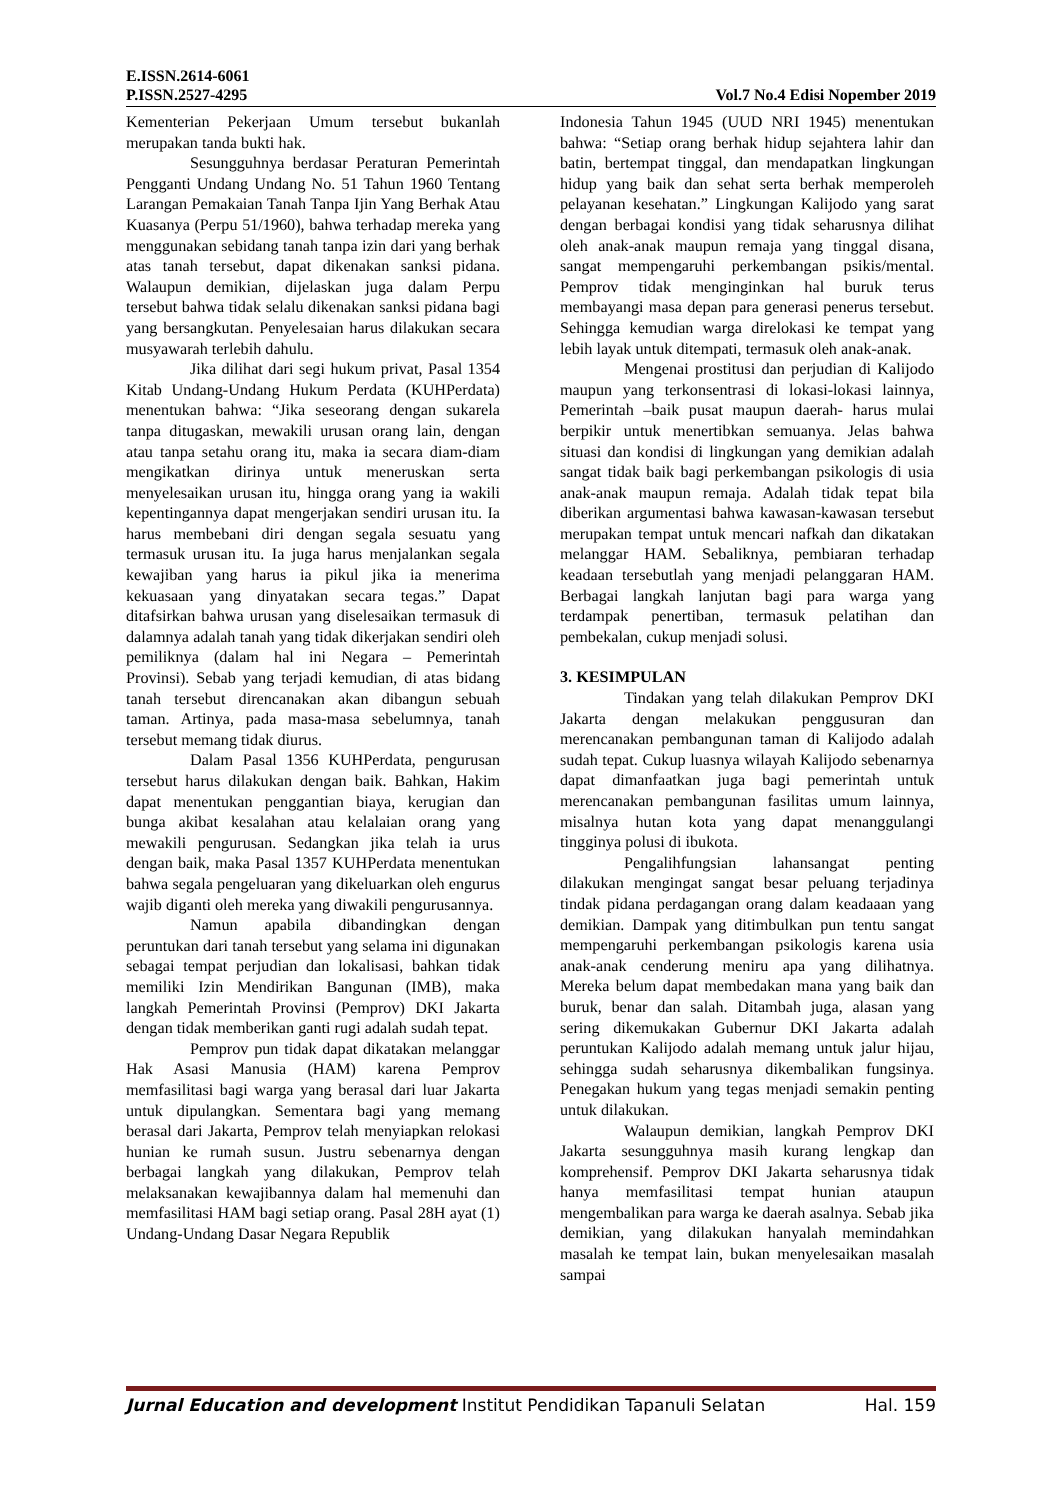E.ISSN.2614-6061
P.ISSN.2527-4295 Vol.7 No.4 Edisi Nopember 2019
Kementerian Pekerjaan Umum tersebut bukanlah merupakan tanda bukti hak.
Sesungguhnya berdasar Peraturan Pemerintah Pengganti Undang Undang No. 51 Tahun 1960 Tentang Larangan Pemakaian Tanah Tanpa Ijin Yang Berhak Atau Kuasanya (Perpu 51/1960), bahwa terhadap mereka yang menggunakan sebidang tanah tanpa izin dari yang berhak atas tanah tersebut, dapat dikenakan sanksi pidana. Walaupun demikian, dijelaskan juga dalam Perpu tersebut bahwa tidak selalu dikenakan sanksi pidana bagi yang bersangkutan. Penyelesaian harus dilakukan secara musyawarah terlebih dahulu.
Jika dilihat dari segi hukum privat, Pasal 1354 Kitab Undang-Undang Hukum Perdata (KUHPerdata) menentukan bahwa: “Jika seseorang dengan sukarela tanpa ditugaskan, mewakili urusan orang lain, dengan atau tanpa setahu orang itu, maka ia secara diam-diam mengikatkan dirinya untuk meneruskan serta menyelesaikan urusan itu, hingga orang yang ia wakili kepentingannya dapat mengerjakan sendiri urusan itu. Ia harus membebani diri dengan segala sesuatu yang termasuk urusan itu. Ia juga harus menjalankan segala kewajiban yang harus ia pikul jika ia menerima kekuasaan yang dinyatakan secara tegas.” Dapat ditafsirkan bahwa urusan yang diselesaikan termasuk di dalamnya adalah tanah yang tidak dikerjakan sendiri oleh pemiliknya (dalam hal ini Negara – Pemerintah Provinsi). Sebab yang terjadi kemudian, di atas bidang tanah tersebut direncanakan akan dibangun sebuah taman. Artinya, pada masa-masa sebelumnya, tanah tersebut memang tidak diurus.
Dalam Pasal 1356 KUHPerdata, pengurusan tersebut harus dilakukan dengan baik. Bahkan, Hakim dapat menentukan penggantian biaya, kerugian dan bunga akibat kesalahan atau kelalaian orang yang mewakili pengurusan. Sedangkan jika telah ia urus dengan baik, maka Pasal 1357 KUHPerdata menentukan bahwa segala pengeluaran yang dikeluarkan oleh engurus wajib diganti oleh mereka yang diwakili pengurusannya.
Namun apabila dibandingkan dengan peruntukan dari tanah tersebut yang selama ini digunakan sebagai tempat perjudian dan lokalisasi, bahkan tidak memiliki Izin Mendirikan Bangunan (IMB), maka langkah Pemerintah Provinsi (Pemprov) DKI Jakarta dengan tidak memberikan ganti rugi adalah sudah tepat.
Pemprov pun tidak dapat dikatakan melanggar Hak Asasi Manusia (HAM) karena Pemprov memfasilitasi bagi warga yang berasal dari luar Jakarta untuk dipulangkan. Sementara bagi yang memang berasal dari Jakarta, Pemprov telah menyiapkan relokasi hunian ke rumah susun. Justru sebenarnya dengan berbagai langkah yang dilakukan, Pemprov telah melaksanakan kewajibannya dalam hal memenuhi dan memfasilitasi HAM bagi setiap orang. Pasal 28H ayat (1) Undang-Undang Dasar Negara Republik
Indonesia Tahun 1945 (UUD NRI 1945) menentukan bahwa: “Setiap orang berhak hidup sejahtera lahir dan batin, bertempat tinggal, dan mendapatkan lingkungan hidup yang baik dan sehat serta berhak memperoleh pelayanan kesehatan.” Lingkungan Kalijodo yang sarat dengan berbagai kondisi yang tidak seharusnya dilihat oleh anak-anak maupun remaja yang tinggal disana, sangat mempengaruhi perkembangan psikis/mental. Pemprov tidak menginginkan hal buruk terus membayangi masa depan para generasi penerus tersebut. Sehingga kemudian warga direlokasi ke tempat yang lebih layak untuk ditempati, termasuk oleh anak-anak.
Mengenai prostitusi dan perjudian di Kalijodo maupun yang terkonsentrasi di lokasi-lokasi lainnya, Pemerintah –baik pusat maupun daerah- harus mulai berpikir untuk menertibkan semuanya. Jelas bahwa situasi dan kondisi di lingkungan yang demikian adalah sangat tidak baik bagi perkembangan psikologis di usia anak-anak maupun remaja. Adalah tidak tepat bila diberikan argumentasi bahwa kawasan-kawasan tersebut merupakan tempat untuk mencari nafkah dan dikatakan melanggar HAM. Sebaliknya, pembiaran terhadap keadaan tersebutlah yang menjadi pelanggaran HAM. Berbagai langkah lanjutan bagi para warga yang terdampak penertiban, termasuk pelatihan dan pembekalan, cukup menjadi solusi.
3. KESIMPULAN
Tindakan yang telah dilakukan Pemprov DKI Jakarta dengan melakukan penggusuran dan merencanakan pembangunan taman di Kalijodo adalah sudah tepat. Cukup luasnya wilayah Kalijodo sebenarnya dapat dimanfaatkan juga bagi pemerintah untuk merencanakan pembangunan fasilitas umum lainnya, misalnya hutan kota yang dapat menanggulangi tingginya polusi di ibukota.
Pengalihfungsian lahansangat penting dilakukan mengingat sangat besar peluang terjadinya tindak pidana perdagangan orang dalam keadaaan yang demikian. Dampak yang ditimbulkan pun tentu sangat mempengaruhi perkembangan psikologis karena usia anak-anak cenderung meniru apa yang dilihatnya. Mereka belum dapat membedakan mana yang baik dan buruk, benar dan salah. Ditambah juga, alasan yang sering dikemukakan Gubernur DKI Jakarta adalah peruntukan Kalijodo adalah memang untuk jalur hijau, sehingga sudah seharusnya dikembalikan fungsinya. Penegakan hukum yang tegas menjadi semakin penting untuk dilakukan.
Walaupun demikian, langkah Pemprov DKI Jakarta sesungguhnya masih kurang lengkap dan komprehensif. Pemprov DKI Jakarta seharusnya tidak hanya memfasilitasi tempat hunian ataupun mengembalikan para warga ke daerah asalnya. Sebab jika demikian, yang dilakukan hanyalah memindahkan masalah ke tempat lain, bukan menyelesaikan masalah sampai
Jurnal Education and development Institut Pendidikan Tapanuli Selatan Hal. 159